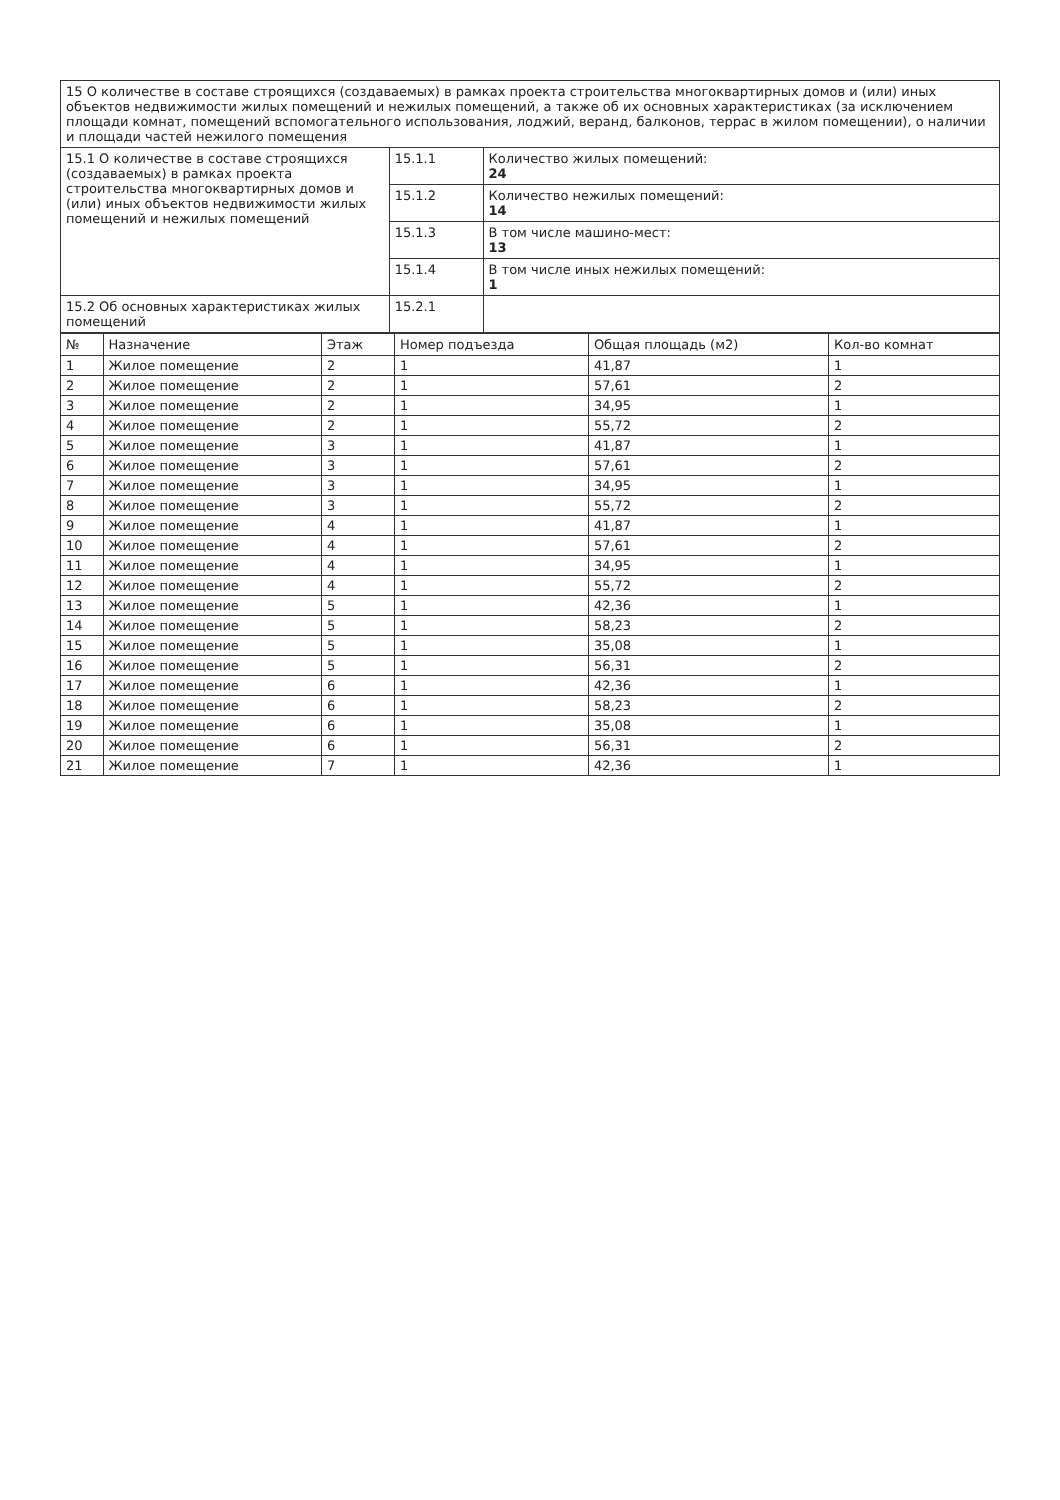| 15 О количестве в составе строящихся (создаваемых) в рамках проекта строительства многоквартирных домов и (или) иных объектов недвижимости жилых помещений и нежилых помещений, а также об их основных характеристиках (за исключением площади комнат, помещений вспомогательного использования, лоджий, веранд, балконов, террас в жилом помещении), о наличии и площади частей нежилого помещения | | |
| 15.1 О количестве в составе строящихся (создаваемых) в рамках проекта строительства многоквартирных домов и (или) иных объектов недвижимости жилых помещений и нежилых помещений | 15.1.1 | Количество жилых помещений: 24 |
| | 15.1.2 | Количество нежилых помещений: 14 |
| | 15.1.3 | В том числе машино-мест: 13 |
| | 15.1.4 | В том числе иных нежилых помещений: 1 |
| 15.2 Об основных характеристиках жилых помещений | 15.2.1 | |
| № | Назначение | Этаж | Номер подъезда | Общая площадь (м2) | Кол-во комнат |
| --- | --- | --- | --- | --- | --- |
| 1 | Жилое помещение | 2 | 1 | 41,87 | 1 |
| 2 | Жилое помещение | 2 | 1 | 57,61 | 2 |
| 3 | Жилое помещение | 2 | 1 | 34,95 | 1 |
| 4 | Жилое помещение | 2 | 1 | 55,72 | 2 |
| 5 | Жилое помещение | 3 | 1 | 41,87 | 1 |
| 6 | Жилое помещение | 3 | 1 | 57,61 | 2 |
| 7 | Жилое помещение | 3 | 1 | 34,95 | 1 |
| 8 | Жилое помещение | 3 | 1 | 55,72 | 2 |
| 9 | Жилое помещение | 4 | 1 | 41,87 | 1 |
| 10 | Жилое помещение | 4 | 1 | 57,61 | 2 |
| 11 | Жилое помещение | 4 | 1 | 34,95 | 1 |
| 12 | Жилое помещение | 4 | 1 | 55,72 | 2 |
| 13 | Жилое помещение | 5 | 1 | 42,36 | 1 |
| 14 | Жилое помещение | 5 | 1 | 58,23 | 2 |
| 15 | Жилое помещение | 5 | 1 | 35,08 | 1 |
| 16 | Жилое помещение | 5 | 1 | 56,31 | 2 |
| 17 | Жилое помещение | 6 | 1 | 42,36 | 1 |
| 18 | Жилое помещение | 6 | 1 | 58,23 | 2 |
| 19 | Жилое помещение | 6 | 1 | 35,08 | 1 |
| 20 | Жилое помещение | 6 | 1 | 56,31 | 2 |
| 21 | Жилое помещение | 7 | 1 | 42,36 | 1 |